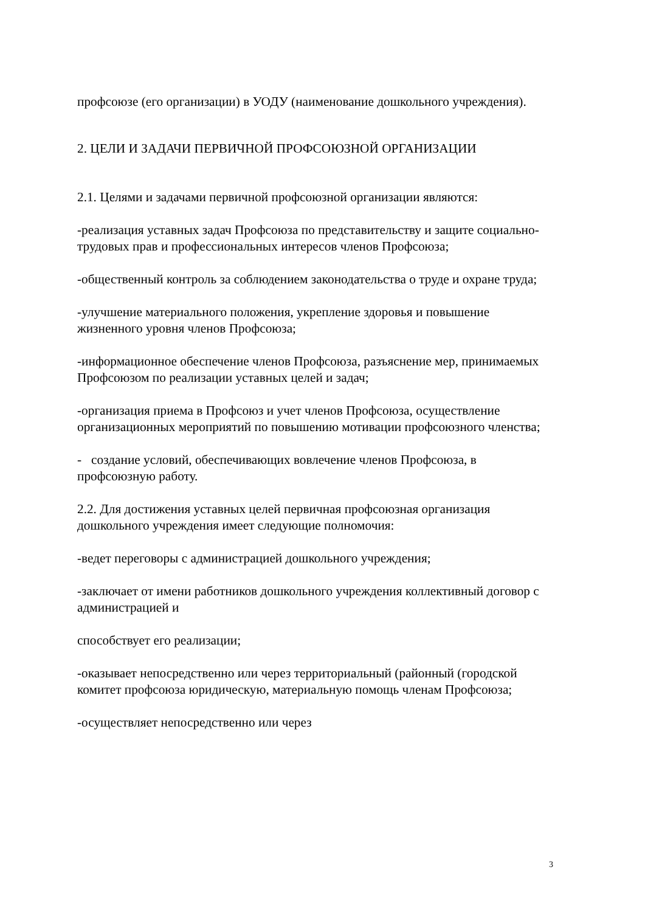профсоюзе (его организации) в УОДУ (наименование дошкольного учреждения).
2. ЦЕЛИ И ЗАДАЧИ ПЕРВИЧНОЙ ПРОФСОЮЗНОЙ ОРГАНИЗАЦИИ
2.1. Целями и задачами первичной профсоюзной организации являются:
-реализация уставных задач Профсоюза по представительству и защите социально-трудовых прав и профессиональных интересов членов Профсоюза;
-общественный контроль за соблюдением законодательства о труде и охране труда;
-улучшение материального положения, укрепление здоровья и повышение жизненного уровня членов Профсоюза;
-информационное обеспечение членов Профсоюза, разъяснение мер, принимаемых Профсоюзом по реализации уставных целей и задач;
-организация приема в Профсоюз и учет членов Профсоюза, осуществление организационных мероприятий по повышению мотивации профсоюзного членства;
- создание условий, обеспечивающих вовлечение членов Профсоюза, в профсоюзную работу.
2.2. Для достижения уставных целей первичная профсоюзная организация дошкольного учреждения имеет следующие полномочия:
-ведет переговоры с администрацией дошкольного учреждения;
-заключает от имени работников дошкольного учреждения коллективный договор с администрацией и
способствует его реализации;
-оказывает непосредственно или через территориальный (районный (городской комитет профсоюза юридическую, материальную помощь членам Профсоюза;
-осуществляет непосредственно или через
3